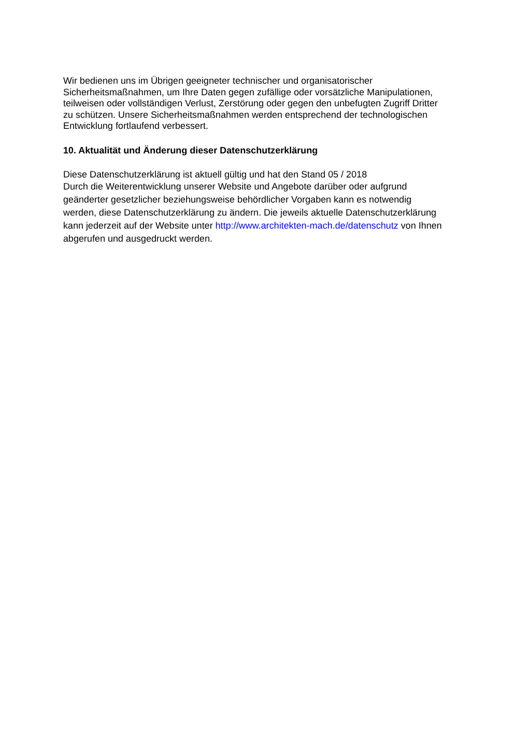Wir bedienen uns im Übrigen geeigneter technischer und organisatorischer
Sicherheitsmaßnahmen, um Ihre Daten gegen zufällige oder vorsätzliche Manipulationen,
teilweisen oder vollständigen Verlust, Zerstörung oder gegen den unbefugten Zugriff Dritter
zu schützen. Unsere Sicherheitsmaßnahmen werden entsprechend der technologischen
Entwicklung fortlaufend verbessert.
10. Aktualität und Änderung dieser Datenschutzerklärung
Diese Datenschutzerklärung ist aktuell gültig und hat den Stand 05 / 2018
Durch die Weiterentwicklung unserer Website und Angebote darüber oder aufgrund
geänderter gesetzlicher beziehungsweise behördlicher Vorgaben kann es notwendig
werden, diese Datenschutzerklärung zu ändern. Die jeweils aktuelle Datenschutzerklärung
kann jederzeit auf der Website unter http://www.architekten-mach.de/datenschutz von Ihnen
abgerufen und ausgedruckt werden.